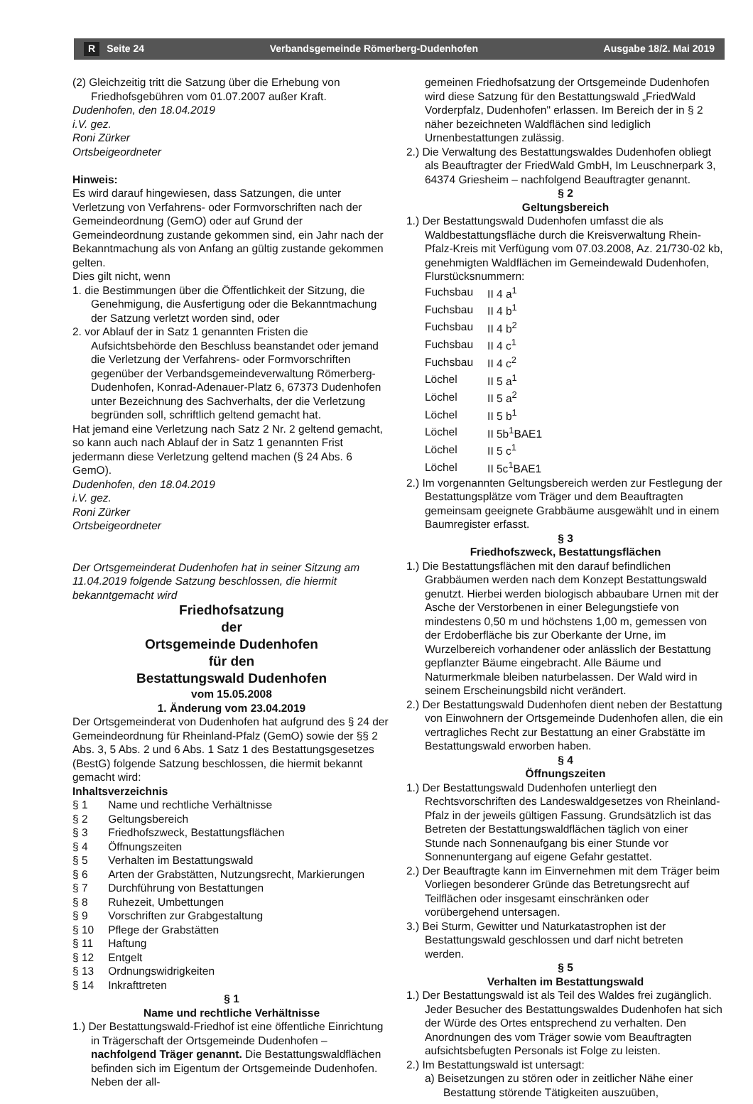R Seite 24 Verbandsgemeinde Römerberg-Dudenhofen Ausgabe 18/2. Mai 2019
(2) Gleichzeitig tritt die Satzung über die Erhebung von Friedhofsgebühren vom 01.07.2007 außer Kraft.
Dudenhofen, den 18.04.2019
i.V. gez.
Roni Zürker
Ortsbeigeordneter
Hinweis:
Es wird darauf hingewiesen, dass Satzungen, die unter Verletzung von Verfahrens- oder Formvorschriften nach der Gemeindeordnung (GemO) oder auf Grund der Gemeindeordnung zustande gekommen sind, ein Jahr nach der Bekanntmachung als von Anfang an gültig zustande gekommen gelten.
Dies gilt nicht, wenn
1. die Bestimmungen über die Öffentlichkeit der Sitzung, die Genehmigung, die Ausfertigung oder die Bekanntmachung der Satzung verletzt worden sind, oder
2. vor Ablauf der in Satz 1 genannten Fristen die Aufsichtsbehörde den Beschluss beanstandet oder jemand die Verletzung der Verfahrens- oder Formvorschriften gegenüber der Verbandsgemeindeverwaltung Römerberg-Dudenhofen, Konrad-Adenauer-Platz 6, 67373 Dudenhofen unter Bezeichnung des Sachverhalts, der die Verletzung begründen soll, schriftlich geltend gemacht hat.
Hat jemand eine Verletzung nach Satz 2 Nr. 2 geltend gemacht, so kann auch nach Ablauf der in Satz 1 genannten Frist jedermann diese Verletzung geltend machen (§ 24 Abs. 6 GemO).
Dudenhofen, den 18.04.2019
i.V. gez.
Roni Zürker
Ortsbeigeordneter
Der Ortsgemeinderat Dudenhofen hat in seiner Sitzung am 11.04.2019 folgende Satzung beschlossen, die hiermit bekanntgemacht wird
Friedhofsatzung
der
Ortsgemeinde Dudenhofen
für den
Bestattungswald Dudenhofen
vom 15.05.2008
1. Änderung vom 23.04.2019
Der Ortsgemeinderat von Dudenhofen hat aufgrund des § 24 der Gemeindeordnung für Rheinland-Pfalz (GemO) sowie der §§ 2 Abs. 3, 5 Abs. 2 und 6 Abs. 1 Satz 1 des Bestattungsgesetzes (BestG) folgende Satzung beschlossen, die hiermit bekannt gemacht wird:
Inhaltsverzeichnis
| § 1 | Name und rechtliche Verhältnisse |
| § 2 | Geltungsbereich |
| § 3 | Friedhofszweck, Bestattungsflächen |
| § 4 | Öffnungszeiten |
| § 5 | Verhalten im Bestattungswald |
| § 6 | Arten der Grabstätten, Nutzungsrecht, Markierungen |
| § 7 | Durchführung von Bestattungen |
| § 8 | Ruhezeit, Umbettungen |
| § 9 | Vorschriften zur Grabgestaltung |
| § 10 | Pflege der Grabstätten |
| § 11 | Haftung |
| § 12 | Entgelt |
| § 13 | Ordnungswidrigkeiten |
| § 14 | Inkrafttreten |
§ 1
Name und rechtliche Verhältnisse
1.) Der Bestattungswald-Friedhof ist eine öffentliche Einrichtung in Trägerschaft der Ortsgemeinde Dudenhofen – nachfolgend Träger genannt. Die Bestattungswaldflächen befinden sich im Eigentum der Ortsgemeinde Dudenhofen. Neben der all-
gemeinen Friedhofsatzung der Ortsgemeinde Dudenhofen wird diese Satzung für den Bestattungswald „FriedWald Vorderpfalz, Dudenhofen" erlassen. Im Bereich der in § 2 näher bezeichneten Waldflächen sind lediglich Urnenbestattungen zulässig.
2.) Die Verwaltung des Bestattungswaldes Dudenhofen obliegt als Beauftragter der FriedWald GmbH, Im Leuschnerpark 3, 64374 Griesheim – nachfolgend Beauftragter genannt.
§ 2
Geltungsbereich
1.) Der Bestattungswald Dudenhofen umfasst die als Waldbestattungsfläche durch die Kreisverwaltung Rhein-Pfalz-Kreis mit Verfügung vom 07.03.2008, Az. 21/730-02 kb, genehmigten Waldflächen im Gemeindewald Dudenhofen, Flurstücksnummern:
| Fuchsbau | II 4 a<sup>1</sup> |
| Fuchsbau | II 4 b<sup>1</sup> |
| Fuchsbau | II 4 b<sup>2</sup> |
| Fuchsbau | II 4 c<sup>1</sup> |
| Fuchsbau | II 4 c<sup>2</sup> |
| Löchel | II 5 a<sup>1</sup> |
| Löchel | II 5 a<sup>2</sup> |
| Löchel | II 5 b<sup>1</sup> |
| Löchel | II 5b<sup>1</sup>BAE1 |
| Löchel | II 5 c<sup>1</sup> |
| Löchel | II 5c<sup>1</sup>BAE1 |
2.) Im vorgenannten Geltungsbereich werden zur Festlegung der Bestattungsplätze vom Träger und dem Beauftragten gemeinsam geeignete Grabbäume ausgewählt und in einem Baumregister erfasst.
§ 3
Friedhofszweck, Bestattungsflächen
1.) Die Bestattungsflächen mit den darauf befindlichen Grabbäumen werden nach dem Konzept Bestattungswald genutzt. Hierbei werden biologisch abbaubare Urnen mit der Asche der Verstorbenen in einer Belegungstiefe von mindestens 0,50 m und höchstens 1,00 m, gemessen von der Erdoberfläche bis zur Oberkante der Urne, im Wurzelbereich vorhandener oder anlässlich der Bestattung gepflanzter Bäume eingebracht. Alle Bäume und Naturmerkmale bleiben naturbelassen. Der Wald wird in seinem Erscheinungsbild nicht verändert.
2.) Der Bestattungswald Dudenhofen dient neben der Bestattung von Einwohnern der Ortsgemeinde Dudenhofen allen, die ein vertragliches Recht zur Bestattung an einer Grabstätte im Bestattungswald erworben haben.
§ 4
Öffnungszeiten
1.) Der Bestattungswald Dudenhofen unterliegt den Rechtsvorschriften des Landeswaldgesetzes von Rheinland-Pfalz in der jeweils gültigen Fassung. Grundsätzlich ist das Betreten der Bestattungswaldflächen täglich von einer Stunde nach Sonnenaufgang bis einer Stunde vor Sonnenuntergang auf eigene Gefahr gestattet.
2.) Der Beauftragte kann im Einvernehmen mit dem Träger beim Vorliegen besonderer Gründe das Betretungsrecht auf Teilflächen oder insgesamt einschränken oder vorübergehend untersagen.
3.) Bei Sturm, Gewitter und Naturkatastrophen ist der Bestattungswald geschlossen und darf nicht betreten werden.
§ 5
Verhalten im Bestattungswald
1.) Der Bestattungswald ist als Teil des Waldes frei zugänglich. Jeder Besucher des Bestattungswaldes Dudenhofen hat sich der Würde des Ortes entsprechend zu verhalten. Den Anordnungen des vom Träger sowie vom Beauftragten aufsichtsbefugten Personals ist Folge zu leisten.
2.) Im Bestattungswald ist untersagt:
a) Beisetzungen zu stören oder in zeitlicher Nähe einer Bestattung störende Tätigkeiten auszuüben,